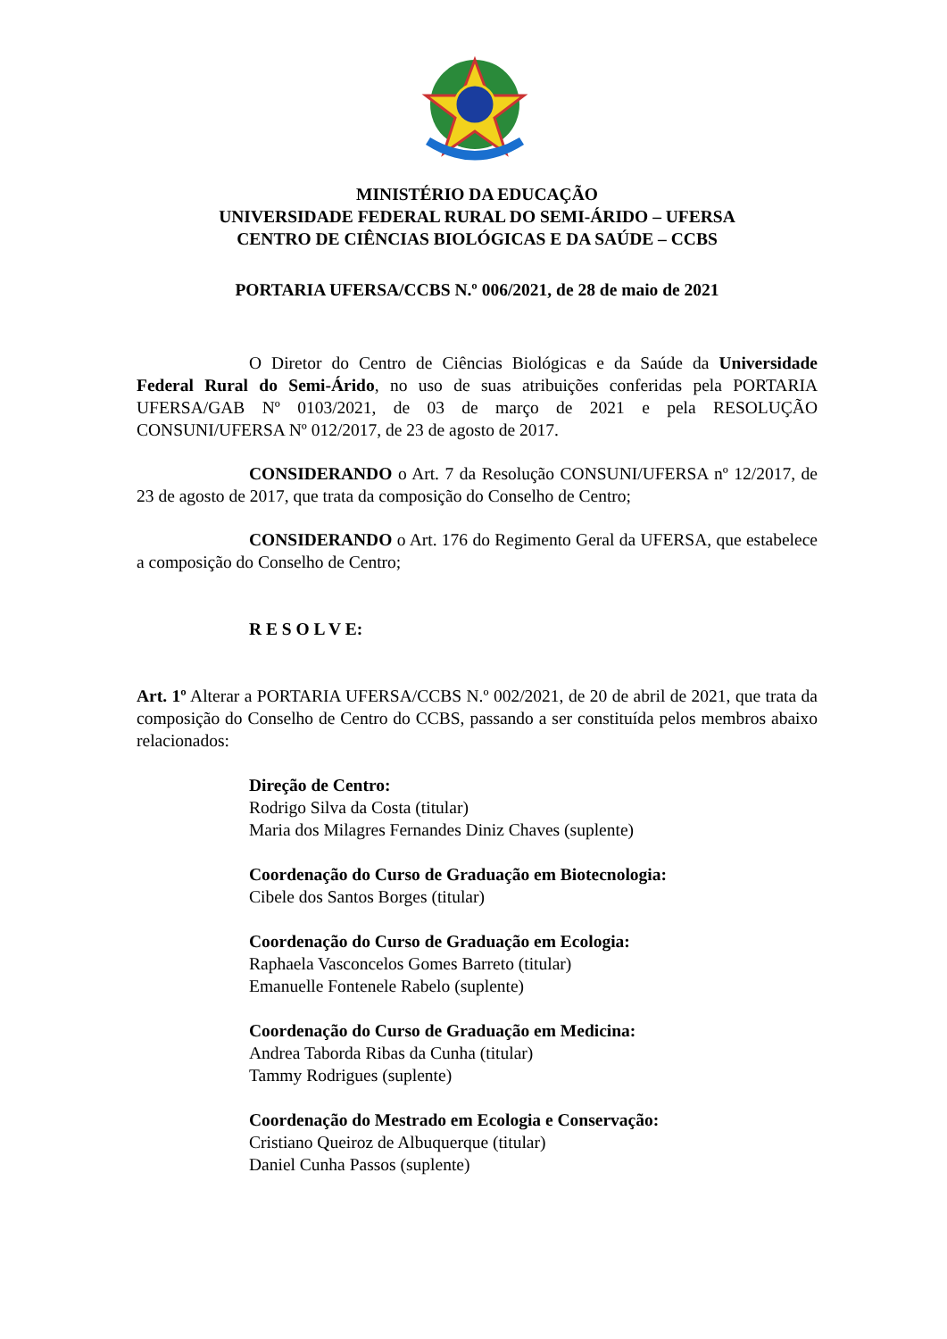MINISTÉRIO DA EDUCAÇÃO
UNIVERSIDADE FEDERAL RURAL DO SEMI-ÁRIDO – UFERSA
CENTRO DE CIÊNCIAS BIOLÓGICAS E DA SAÚDE – CCBS
PORTARIA UFERSA/CCBS N.º 006/2021, de 28 de maio de 2021
O Diretor do Centro de Ciências Biológicas e da Saúde da Universidade Federal Rural do Semi-Árido, no uso de suas atribuições conferidas pela PORTARIA UFERSA/GAB Nº 0103/2021, de 03 de março de 2021 e pela RESOLUÇÃO CONSUNI/UFERSA Nº 012/2017, de 23 de agosto de 2017.
CONSIDERANDO o Art. 7 da Resolução CONSUNI/UFERSA nº 12/2017, de 23 de agosto de 2017, que trata da composição do Conselho de Centro;
CONSIDERANDO o Art. 176 do Regimento Geral da UFERSA, que estabelece a composição do Conselho de Centro;
R E S O L V E:
Art. 1º Alterar a PORTARIA UFERSA/CCBS N.º 002/2021, de 20 de abril de 2021, que trata da composição do Conselho de Centro do CCBS, passando a ser constituída pelos membros abaixo relacionados:
Direção de Centro:
Rodrigo Silva da Costa (titular)
Maria dos Milagres Fernandes Diniz Chaves (suplente)
Coordenação do Curso de Graduação em Biotecnologia:
Cibele dos Santos Borges (titular)
Coordenação do Curso de Graduação em Ecologia:
Raphaela Vasconcelos Gomes Barreto (titular)
Emanuelle Fontenele Rabelo (suplente)
Coordenação do Curso de Graduação em Medicina:
Andrea Taborda Ribas da Cunha (titular)
Tammy Rodrigues (suplente)
Coordenação do Mestrado em Ecologia e Conservação:
Cristiano Queiroz de Albuquerque (titular)
Daniel Cunha Passos (suplente)